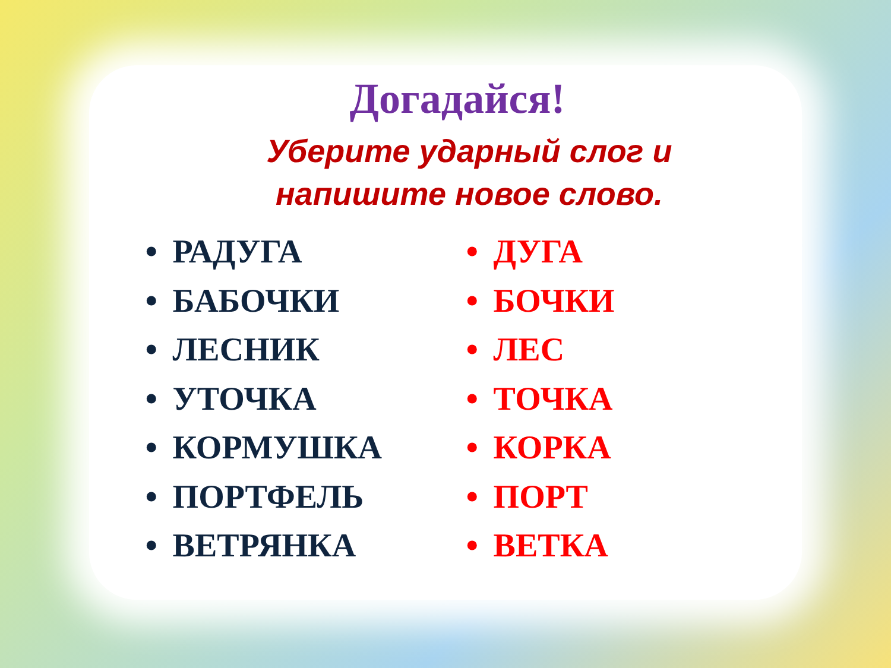Догадайся!
Уберите ударный слог и
напишите новое слово.
• РАДУГА
• БАБОЧКИ
• ЛЕСНИК
• УТОЧКА
• КОРМУШКА
• ПОРТФЕЛЬ
• ВЕТРЯНКА
• ДУГА
• БОЧКИ
• ЛЕС
• ТОЧКА
• КОРКА
• ПОРТ
• ВЕТКА